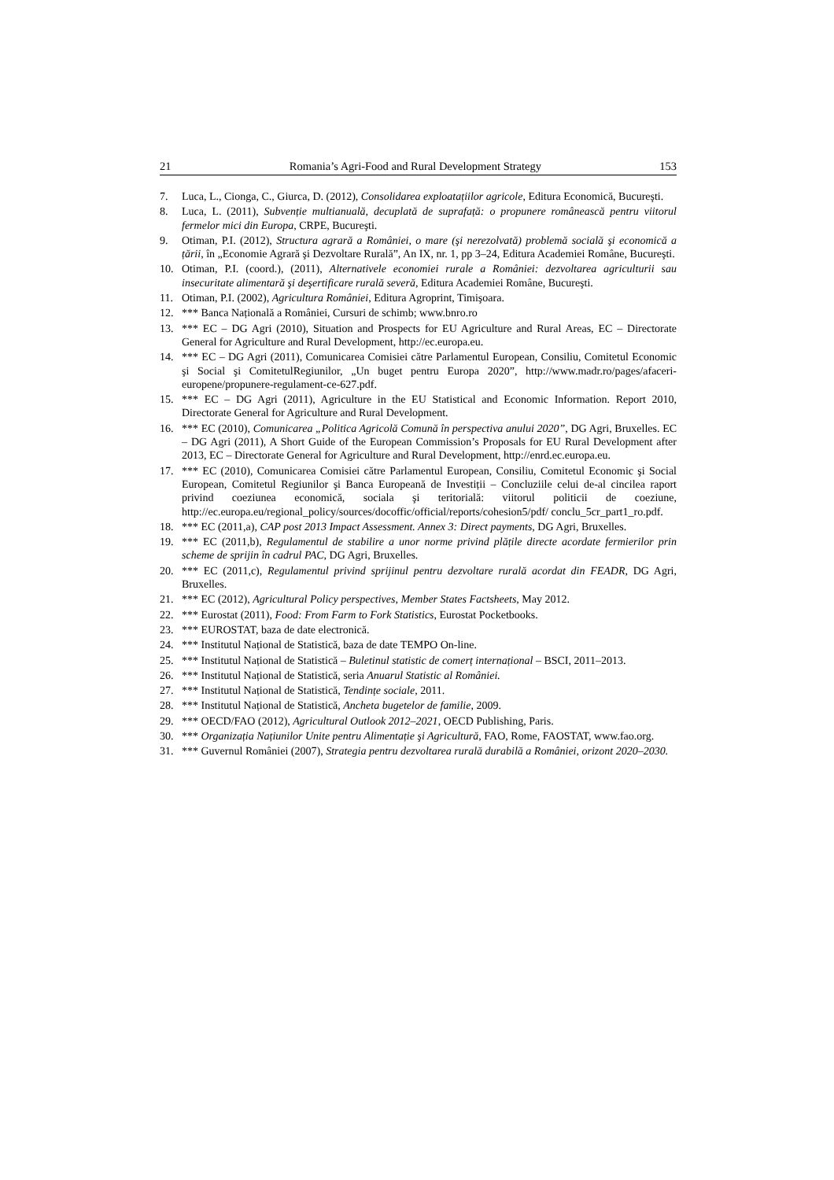21 Romania’s Agri-Food and Rural Development Strategy 153
7. Luca, L., Cionga, C., Giurca, D. (2012), Consolidarea exploatațiilor agricole, Editura Economică, Bucureşti.
8. Luca, L. (2011), Subvenție multianuală, decuplată de suprafață: o propunere românească pentru viitorul fermelor mici din Europa, CRPE, Bucureşti.
9. Otiman, P.I. (2012), Structura agrară a României, o mare (şi nerezolvată) problemă socială şi economică a țării, în „Economie Agrară şi Dezvoltare Rurală”, An IX, nr. 1, pp 3–24, Editura Academiei Române, Bucureşti.
10. Otiman, P.I. (coord.), (2011), Alternativele economiei rurale a României: dezvoltarea agriculturii sau insecuritate alimentară şi deşertificare rurală severă, Editura Academiei Române, Bucureşti.
11. Otiman, P.I. (2002), Agricultura României, Editura Agroprint, Timişoara.
12. *** Banca Națională a României, Cursuri de schimb; www.bnro.ro
13. *** EC – DG Agri (2010), Situation and Prospects for EU Agriculture and Rural Areas, EC – Directorate General for Agriculture and Rural Development, http://ec.europa.eu.
14. *** EC – DG Agri (2011), Comunicarea Comisiei către Parlamentul European, Consiliu, Comitetul Economic şi Social şi ComitetulRegiunilor, „Un buget pentru Europa 2020”, http://www.madr.ro/pages/afaceri-europene/propunere-regulament-ce-627.pdf.
15. *** EC – DG Agri (2011), Agriculture in the EU Statistical and Economic Information. Report 2010, Directorate General for Agriculture and Rural Development.
16. *** EC (2010), Comunicarea „Politica Agricolă Comună în perspectiva anului 2020”, DG Agri, Bruxelles. EC – DG Agri (2011), A Short Guide of the European Commission’s Proposals for EU Rural Development after 2013, EC – Directorate General for Agriculture and Rural Development, http://enrd.ec.europa.eu.
17. *** EC (2010), Comunicarea Comisiei către Parlamentul European, Consiliu, Comitetul Economic şi Social European, Comitetul Regiunilor şi Banca Europeană de Investiții – Concluziile celui de-al cincilea raport privind coeziunea economică, sociala şi teritorială: viitorul politicii de coeziune, http://ec.europa.eu/regional_policy/sources/docoffic/official/reports/cohesion5/pdf/ conclu_5cr_part1_ro.pdf.
18. *** EC (2011,a), CAP post 2013 Impact Assessment. Annex 3: Direct payments, DG Agri, Bruxelles.
19. *** EC (2011,b), Regulamentul de stabilire a unor norme privind plățile directe acordate fermierilor prin scheme de sprijin în cadrul PAC, DG Agri, Bruxelles.
20. *** EC (2011,c), Regulamentul privind sprijinul pentru dezvoltare rurală acordat din FEADR, DG Agri, Bruxelles.
21. *** EC (2012), Agricultural Policy perspectives, Member States Factsheets, May 2012.
22. *** Eurostat (2011), Food: From Farm to Fork Statistics, Eurostat Pocketbooks.
23. *** EUROSTAT, baza de date electronică.
24. *** Institutul Național de Statistică, baza de date TEMPO On-line.
25. *** Institutul Național de Statistică – Buletinul statistic de comerț internațional – BSCI, 2011–2013.
26. *** Institutul Național de Statistică, seria Anuarul Statistic al României.
27. *** Institutul Național de Statistică, Tendințe sociale, 2011.
28. *** Institutul Național de Statistică, Ancheta bugetelor de familie, 2009.
29. *** OECD/FAO (2012), Agricultural Outlook 2012–2021, OECD Publishing, Paris.
30. *** Organizația Națiunilor Unite pentru Alimentație şi Agricultură, FAO, Rome, FAOSTAT, www.fao.org.
31. *** Guvernul României (2007), Strategia pentru dezvoltarea rurală durabilă a României, orizont 2020–2030.